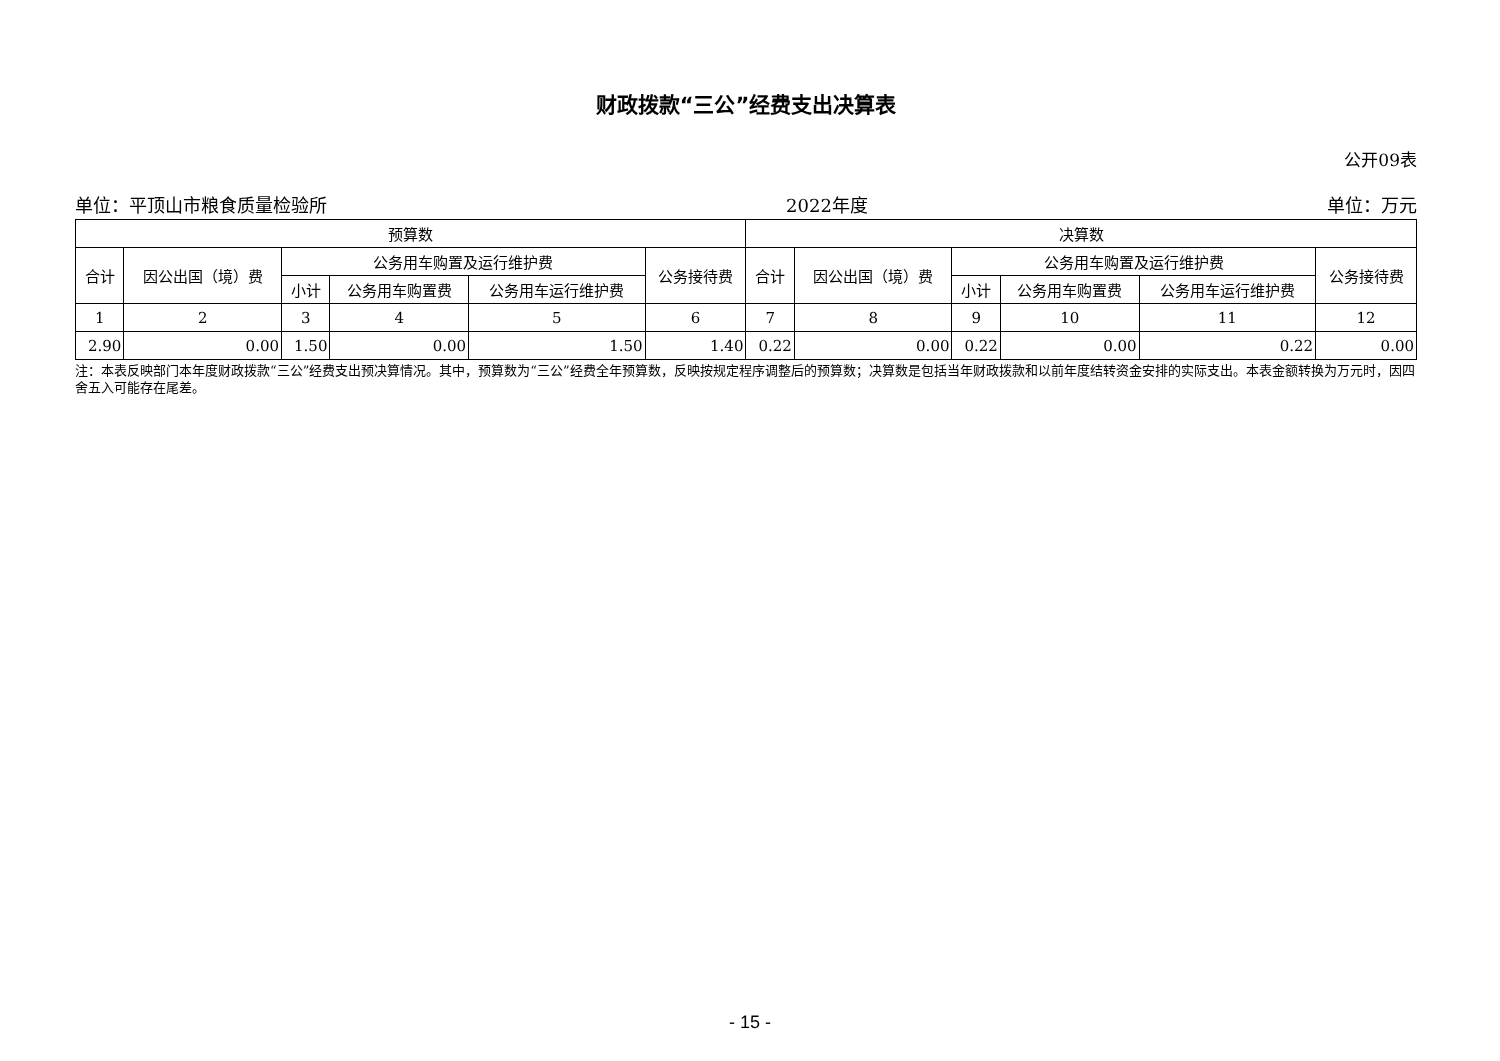财政拨款“三公”经费支出决算表
公开09表
单位：平顶山市粮食质量检验所 2022年度 单位：万元
| 预算数 | | | | | | 决算数 | | | | | |
| --- | --- | --- | --- | --- | --- | --- | --- | --- | --- | --- | --- |
| 合计 | 因公出国（境）费 | 公务用车购置及运行维护费 | | | 公务接待费 | 合计 | 因公出国（境）费 | 公务用车购置及运行维护费 | | | 公务接待费 |
| | | 小计 | 公务用车购置费 | 公务用车运行维护费 | | | | 小计 | 公务用车购置费 | 公务用车运行维护费 | |
| 1 | 2 | 3 | 4 | 5 | 6 | 7 | 8 | 9 | 10 | 11 | 12 |
| 2.90 | 0.00 | 1.50 | 0.00 | 1.50 | 1.40 | 0.22 | 0.00 | 0.22 | 0.00 | 0.22 | 0.00 |
注：本表反映部门本年度财政拨款“三公”经费支出预决算情况。其中，预算数为“三公”经费全年预算数，反映按规定程序调整后的预算数；决算数是包括当年财政拨款和以前年度结转资金安排的实际支出。本表金额转换为万元时，因四舍五入可能存在尾差。
- 15 -